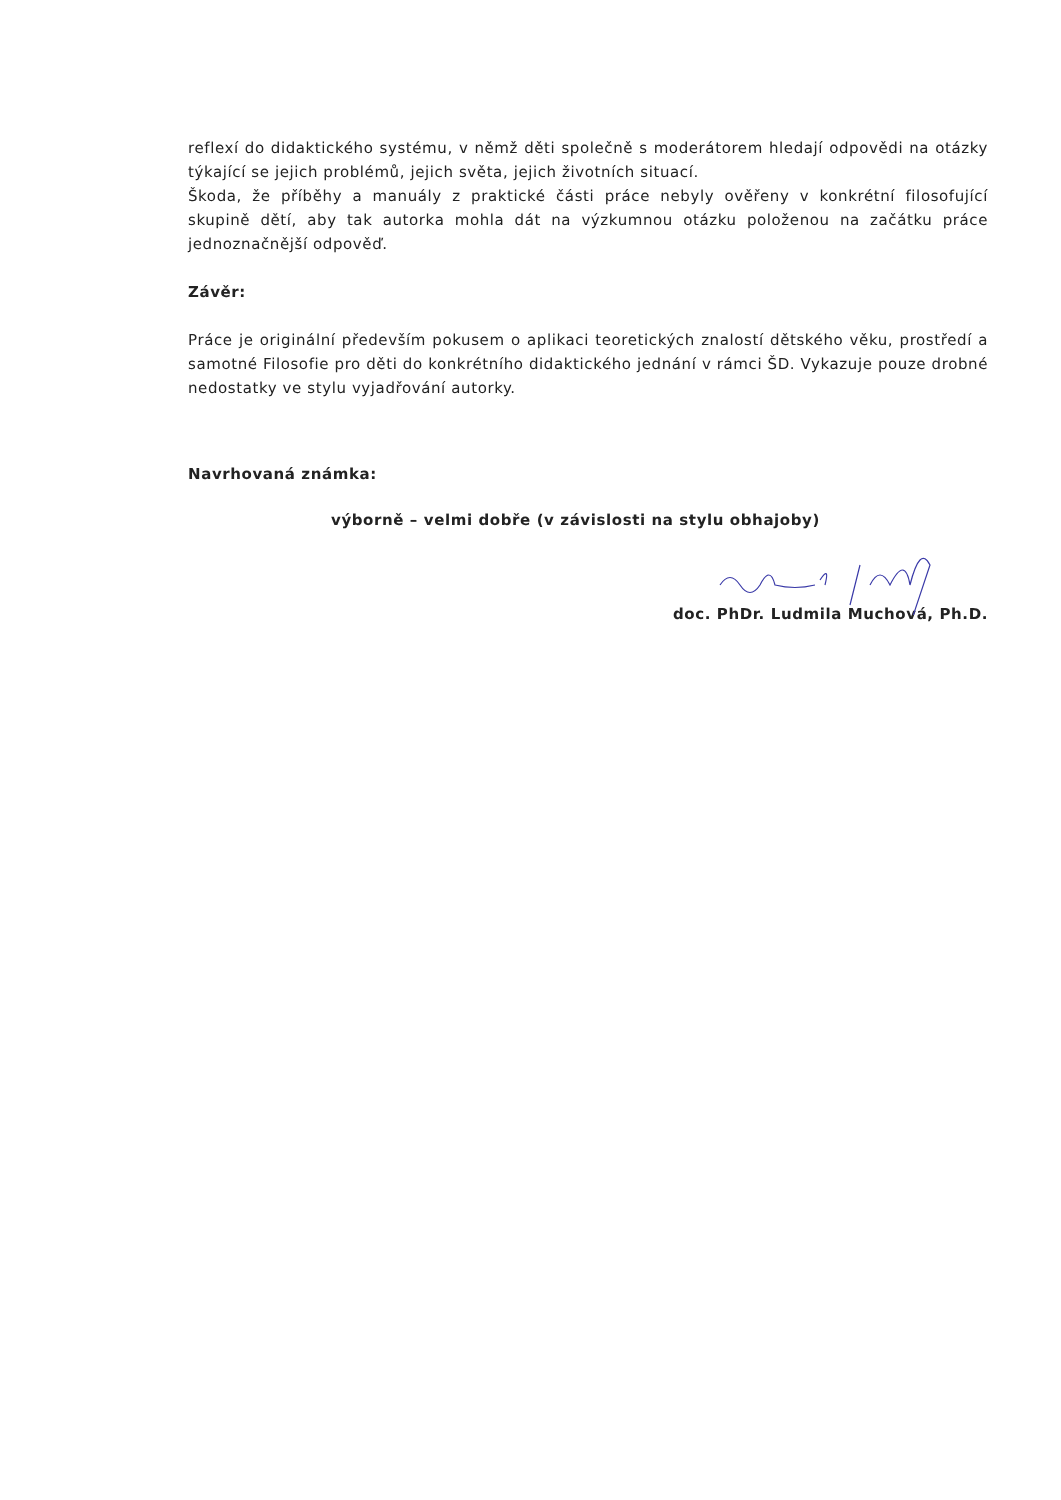reflexí do didaktického systému, v němž děti společně s moderátorem hledají odpovědi na otázky týkající se jejich problémů, jejich světa, jejich životních situací.
Škoda, že příběhy a manuály z praktické části práce nebyly ověřeny v konkrétní filosofující skupině dětí, aby tak autorka mohla dát na výzkumnou otázku položenou na začátku práce jednoznačnější odpověď.
Závěr:
Práce je originální především pokusem o aplikaci teoretických znalostí dětského věku, prostředí a samotné Filosofie pro děti do konkrétního didaktického jednání v rámci ŠD. Vykazuje pouze drobné nedostatky ve stylu vyjadřování autorky.
Navrhovaná známka:
výborně – velmi dobře (v závislosti na stylu obhajoby)
doc. PhDr. Ludmila Muchová, Ph.D.